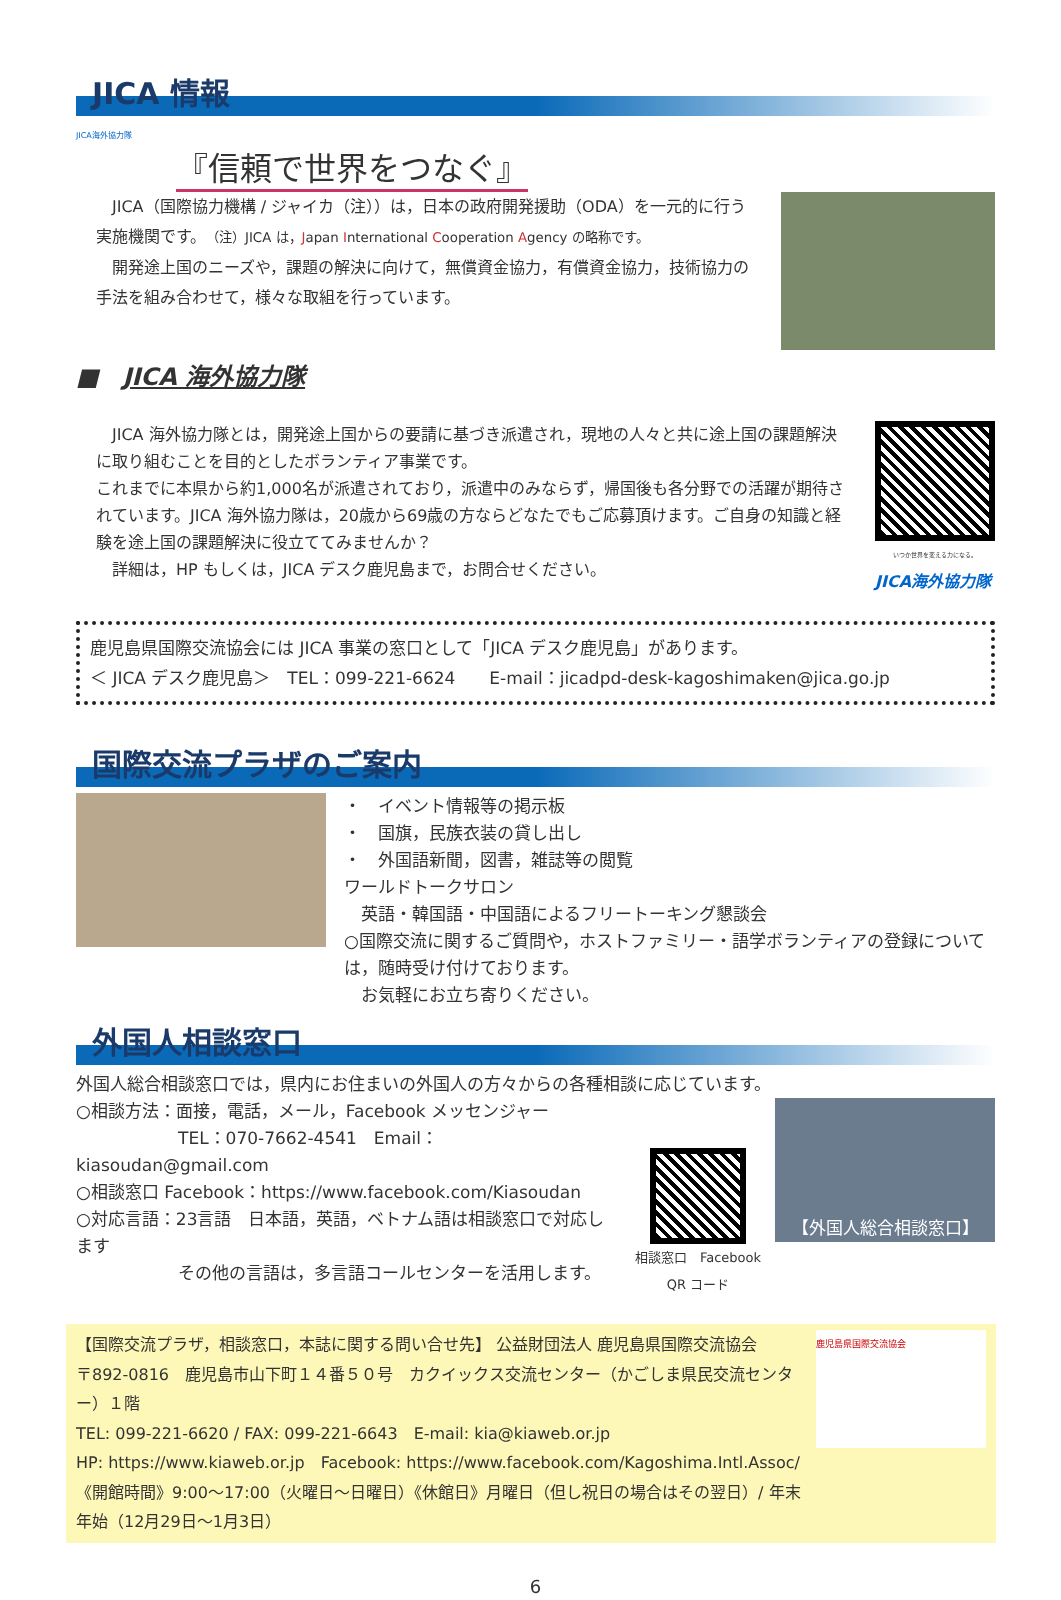JICA 情報
JICA海外協力隊
『信頼で世界をつなぐ』
JICA（国際協力機構 / ジャイカ（注））は，日本の政府開発援助（ODA）を一元的に行う実施機関です。（注）JICA は，Japan International Cooperation Agency の略称です。
開発途上国のニーズや，課題の解決に向けて，無償資金協力，有償資金協力，技術協力の手法を組み合わせて，様々な取組を行っています。
■　JICA 海外協力隊
JICA 海外協力隊とは，開発途上国からの要請に基づき派遣され，現地の人々と共に途上国の課題解決に取り組むことを目的としたボランティア事業です。
これまでに本県から約1,000名が派遣されており，派遣中のみならず，帰国後も各分野での活躍が期待されています。JICA 海外協力隊は，20歳から69歳の方ならどなたでもご応募頂けます。ご自身の知識と経験を途上国の課題解決に役立ててみませんか？
詳細は，HP もしくは，JICA デスク鹿児島まで，お問合せください。
いつか世界を変える力になる。
JICA海外協力隊
鹿児島県国際交流協会には JICA 事業の窓口として「JICA デスク鹿児島」があります。
＜ JICA デスク鹿児島＞　TEL：099-221-6624　　E-mail：jicadpd-desk-kagoshimaken@jica.go.jp
国際交流プラザのご案内
・　イベント情報等の掲示板
・　国旗，民族衣装の貸し出し
・　外国語新聞，図書，雑誌等の閲覧
ワールドトークサロン
　英語・韓国語・中国語によるフリートーキング懇談会
○国際交流に関するご質問や，ホストファミリー・語学ボランティアの登録については，随時受け付けております。
　お気軽にお立ち寄りください。
外国人相談窓口
外国人総合相談窓口では，県内にお住まいの外国人の方々からの各種相談に応じています。
○相談方法：面接，電話，メール，Facebook メッセンジャー
　　　　　　TEL：070-7662-4541　Email：kiasoudan@gmail.com
○相談窓口 Facebook：https://www.facebook.com/Kiasoudan
○対応言語：23言語　日本語，英語，ベトナム語は相談窓口で対応します
　　　　　　その他の言語は，多言語コールセンターを活用します。
相談窓口　Facebook
QR コード
【外国人総合相談窓口】
【国際交流プラザ，相談窓口，本誌に関する問い合せ先】 公益財団法人 鹿児島県国際交流協会
〒892-0816　鹿児島市山下町１４番５０号　カクイックス交流センター（かごしま県民交流センター）１階
TEL: 099-221-6620 / FAX: 099-221-6643　E-mail: kia@kiaweb.or.jp
HP: https://www.kiaweb.or.jp　Facebook: https://www.facebook.com/Kagoshima.Intl.Assoc/
《開館時間》9:00～17:00（火曜日～日曜日）《休館日》月曜日（但し祝日の場合はその翌日）/ 年末年始（12月29日～1月3日）
鹿児島県国際交流協会
6